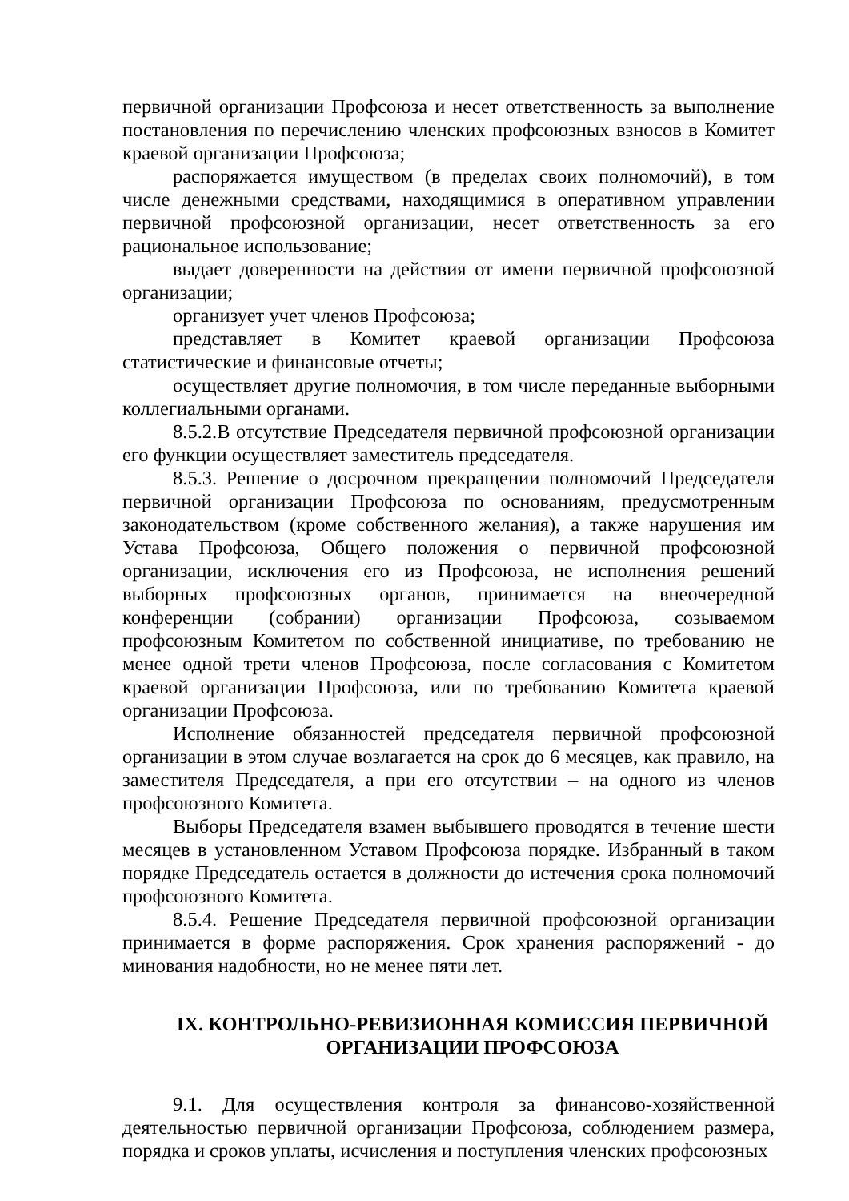первичной организации Профсоюза и несет ответственность за выполнение постановления по перечислению членских профсоюзных взносов в Комитет краевой организации Профсоюза;
распоряжается имуществом (в пределах своих полномочий), в том числе денежными средствами, находящимися в оперативном управлении первичной профсоюзной организации, несет ответственность за его рациональное использование;
выдает доверенности на действия от имени первичной профсоюзной организации;
организует учет членов Профсоюза;
представляет в Комитет краевой организации Профсоюза статистические и финансовые отчеты;
осуществляет другие полномочия, в том числе переданные выборными коллегиальными органами.
8.5.2.В отсутствие Председателя первичной профсоюзной организации его функции осуществляет заместитель председателя.
8.5.3. Решение о досрочном прекращении полномочий Председателя первичной организации Профсоюза по основаниям, предусмотренным законодательством (кроме собственного желания), а также нарушения им Устава Профсоюза, Общего положения о первичной профсоюзной организации, исключения его из Профсоюза, не исполнения решений выборных профсоюзных органов, принимается на внеочередной конференции (собрании) организации Профсоюза, созываемом профсоюзным Комитетом по собственной инициативе, по требованию не менее одной трети членов Профсоюза, после согласования с Комитетом краевой организации Профсоюза, или по требованию Комитета краевой организации Профсоюза.
Исполнение обязанностей председателя первичной профсоюзной организации в этом случае возлагается на срок до 6 месяцев, как правило, на заместителя Председателя, а при его отсутствии – на одного из членов профсоюзного Комитета.
Выборы Председателя взамен выбывшего проводятся в течение шести месяцев в установленном Уставом Профсоюза порядке. Избранный в таком порядке Председатель остается в должности до истечения срока полномочий профсоюзного Комитета.
8.5.4. Решение Председателя первичной профсоюзной организации принимается в форме распоряжения. Срок хранения распоряжений - до минования надобности, но не менее пяти лет.
IX. КОНТРОЛЬНО-РЕВИЗИОННАЯ КОМИССИЯ ПЕРВИЧНОЙ ОРГАНИЗАЦИИ ПРОФСОЮЗА
9.1. Для осуществления контроля за финансово-хозяйственной деятельностью первичной организации Профсоюза, соблюдением размера, порядка и сроков уплаты, исчисления и поступления членских профсоюзных